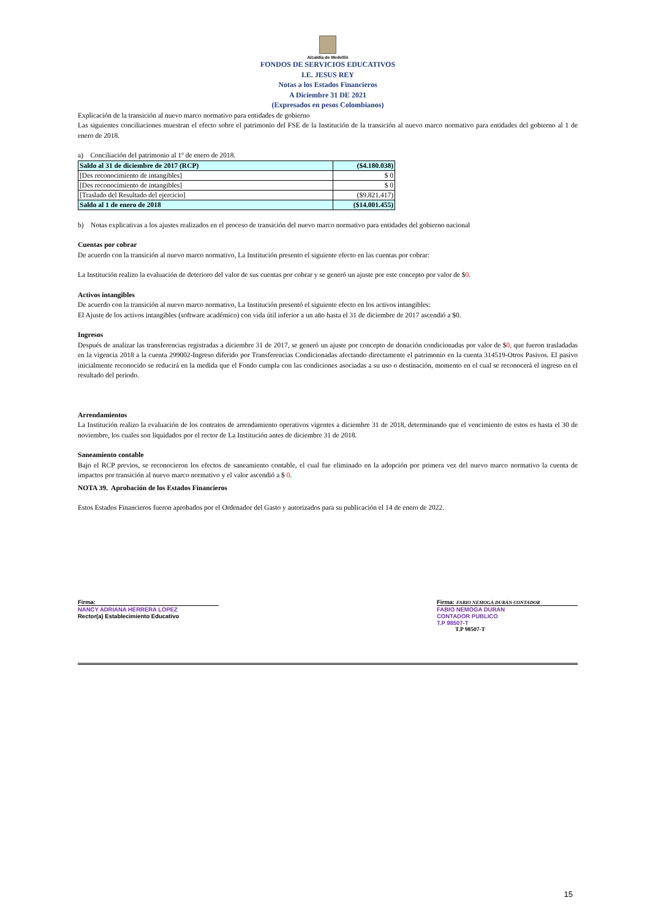Alcaldía de Medellín
FONDOS DE SERVICIOS EDUCATIVOS
I.E. JESUS REY
Notas a los Estados Financieros
A Diciembre 31 DE 2021
(Expresados en pesos Colombianos)
Explicación de la transición al nuevo marco normativo para entidades de gobierno
Las siguientes conciliaciones muestran el efecto sobre el patrimonio del FSE de la Institución de la transición al nuevo marco normativo para entidades del gobierno al 1 de enero de 2018.
a) Conciliación del patrimonio al 1º de enero de 2018.
| Saldo al 31 de diciembre de 2017 (RCP) | ($4.180.038) |
| [Des reconocimiento de intangibles] | $ 0 |
| [Des reconocimiento de intangibles] | $ 0 |
| [Traslado del Resultado del ejercicio] | ($9.821.417) |
| Saldo al 1 de enero de 2018 | ($14.001.455) |
b) Notas explicativas a los ajustes realizados en el proceso de transición del nuevo marco normativo para entidades del gobierno nacional
Cuentas por cobrar
De acuerdo con la transición al nuevo marco normativo, La Institución presento el siguiente efecto en las cuentas por cobrar:
La Institución realizo la evaluación de deterioro del valor de sus cuentas por cobrar y se generó un ajuste por este concepto por valor de $0.
Activos intangibles
De acuerdo con la transición al nuevo marco normativo, La Institución presentó el siguiente efecto en los activos intangibles:
El Ajuste de los activos intangibles (software académico) con vida útil inferior a un año hasta el 31 de diciembre de 2017 ascendió a $0.
Ingresos
Después de analizar las transferencias registradas a diciembre 31 de 2017, se generó un ajuste por concepto de donación condicionadas por valor de $0, que fueron trasladadas en la vigencia 2018 a la cuenta 299002-Ingreso diferido por Transferencias Condicionadas afectando directamente el patrimonio en la cuenta 314519-Otros Pasivos. El pasivo inicialmente reconocido se reducirá en la medida que el Fondo cumpla con las condiciones asociadas a su uso o destinación, momento en el cual se reconocerá el ingreso en el resultado del periodo.
Arrendamientos
La Institución realizo la evaluación de los contratos de arrendamiento operativos vigentes a diciembre 31 de 2018, determinando que el vencimiento de estos es hasta el 30 de noviembre, los cuales son liquidados por el rector de La Institución antes de diciembre 31 de 2018.
Saneamiento contable
Bajo el RCP previos, se reconocieron los efectos de saneamiento contable, el cual fue eliminado en la adopción por primera vez del nuevo marco normativo la cuenta de impactos por transición al nuevo marco normativo y el valor ascendió a $ 0.
NOTA 39. Aprobación de los Estados Financieros
Estos Estados Financieros fueron aprobados por el Ordenador del Gasto y autorizados para su publicación el 14 de enero de 2022.
Firma:
NANCY ADRIANA HERRERA LOPEZ
Rector(a) Establecimiento Educativo
Firma: FABIO NEMOGÁ DURÁN CONTADOR
FABIO NEMOGA DURAN
CONTADOR PUBLICO
T.P 98507-T
T.P 98507-T
15